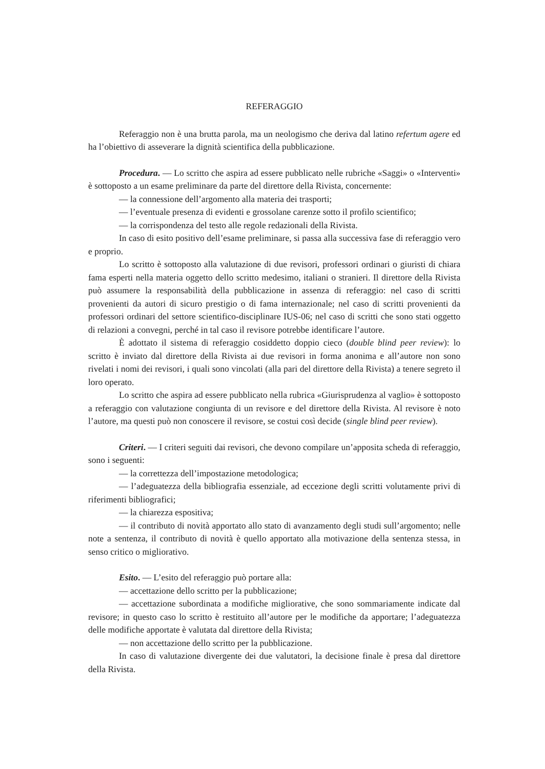REFERAGGIO
Referaggio non è una brutta parola, ma un neologismo che deriva dal latino refertum agere ed ha l’obiettivo di asseverare la dignità scientifica della pubblicazione.
Procedura. — Lo scritto che aspira ad essere pubblicato nelle rubriche «Saggi» o «Interventi» è sottoposto a un esame preliminare da parte del direttore della Rivista, concernente:
— la connessione dell’argomento alla materia dei trasporti;
— l’eventuale presenza di evidenti e grossolane carenze sotto il profilo scientifico;
— la corrispondenza del testo alle regole redazionali della Rivista.
In caso di esito positivo dell’esame preliminare, si passa alla successiva fase di referaggio vero e proprio.
Lo scritto è sottoposto alla valutazione di due revisori, professori ordinari o giuristi di chiara fama esperti nella materia oggetto dello scritto medesimo, italiani o stranieri. Il direttore della Rivista può assumere la responsabilità della pubblicazione in assenza di referaggio: nel caso di scritti provenienti da autori di sicuro prestigio o di fama internazionale; nel caso di scritti provenienti da professori ordinari del settore scientifico-disciplinare IUS-06; nel caso di scritti che sono stati oggetto di relazioni a convegni, perché in tal caso il revisore potrebbe identificare l’autore.
È adottato il sistema di referaggio cosiddetto doppio cieco (double blind peer review): lo scritto è inviato dal direttore della Rivista ai due revisori in forma anonima e all’autore non sono rivelati i nomi dei revisori, i quali sono vincolati (alla pari del direttore della Rivista) a tenere segreto il loro operato.
Lo scritto che aspira ad essere pubblicato nella rubrica «Giurisprudenza al vaglio» è sottoposto a referaggio con valutazione congiunta di un revisore e del direttore della Rivista. Al revisore è noto l’autore, ma questi può non conoscere il revisore, se costui così decide (single blind peer review).
Criteri. — I criteri seguiti dai revisori, che devono compilare un’apposita scheda di referaggio, sono i seguenti:
— la correttezza dell’impostazione metodologica;
— l’adeguatezza della bibliografia essenziale, ad eccezione degli scritti volutamente privi di riferimenti bibliografici;
— la chiarezza espositiva;
— il contributo di novità apportato allo stato di avanzamento degli studi sull’argomento; nelle note a sentenza, il contributo di novità è quello apportato alla motivazione della sentenza stessa, in senso critico o migliorativo.
Esito. — L’esito del referaggio può portare alla:
— accettazione dello scritto per la pubblicazione;
— accettazione subordinata a modifiche migliorative, che sono sommariamente indicate dal revisore; in questo caso lo scritto è restituito all’autore per le modifiche da apportare; l’adeguatezza delle modifiche apportate è valutata dal direttore della Rivista;
— non accettazione dello scritto per la pubblicazione.
In caso di valutazione divergente dei due valutatori, la decisione finale è presa dal direttore della Rivista.